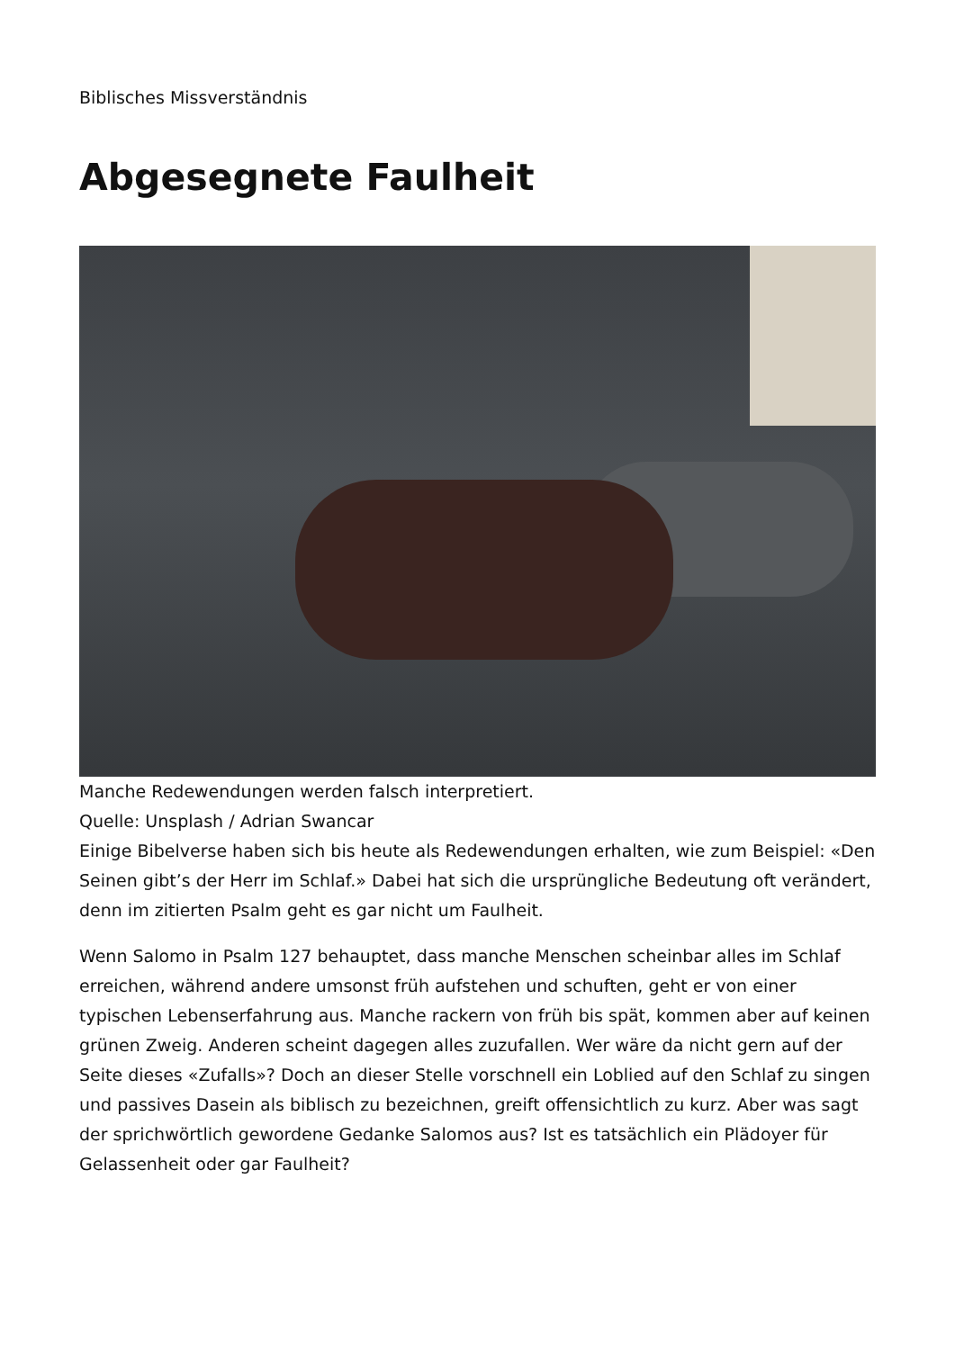Biblisches Missverständnis
Abgesegnete Faulheit
Manche Redewendungen werden falsch interpretiert.
Quelle: Unsplash / Adrian Swancar
Einige Bibelverse haben sich bis heute als Redewendungen erhalten, wie zum Beispiel: «Den Seinen gibt’s der Herr im Schlaf.» Dabei hat sich die ursprüngliche Bedeutung oft verändert, denn im zitierten Psalm geht es gar nicht um Faulheit.
Wenn Salomo in Psalm 127 behauptet, dass manche Menschen scheinbar alles im Schlaf erreichen, während andere umsonst früh aufstehen und schuften, geht er von einer typischen Lebenserfahrung aus. Manche rackern von früh bis spät, kommen aber auf keinen grünen Zweig. Anderen scheint dagegen alles zuzufallen. Wer wäre da nicht gern auf der Seite dieses «Zufalls»? Doch an dieser Stelle vorschnell ein Loblied auf den Schlaf zu singen und passives Dasein als biblisch zu bezeichnen, greift offensichtlich zu kurz. Aber was sagt der sprichwörtlich gewordene Gedanke Salomos aus? Ist es tatsächlich ein Plädoyer für Gelassenheit oder gar Faulheit?